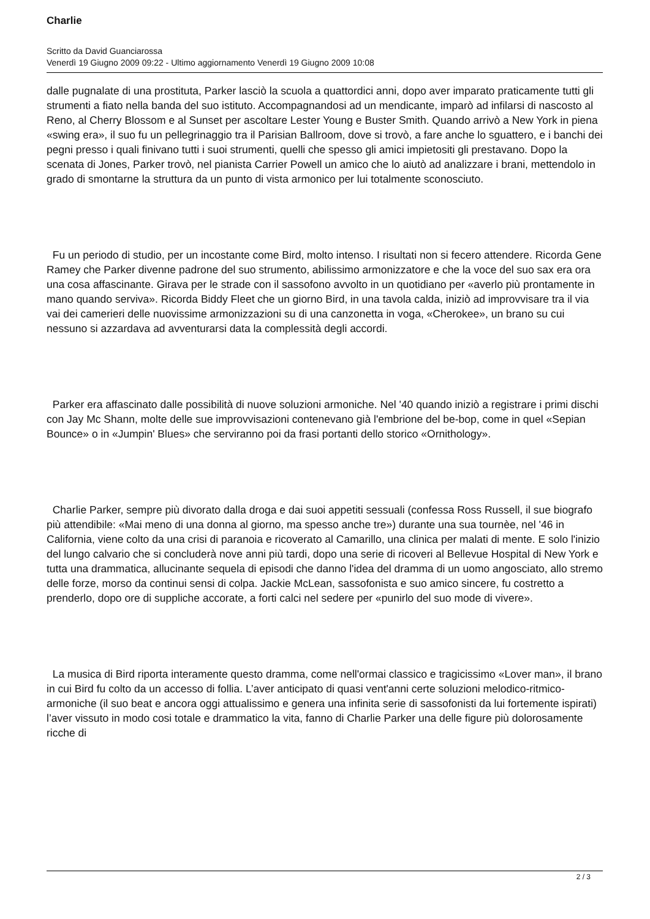Charlie
Scritto da David Guanciarossa
Venerdì 19 Giugno 2009 09:22 - Ultimo aggiornamento Venerdì 19 Giugno 2009 10:08
dalle pugnalate di una prostituta, Parker lasciò la scuola a quattordici anni, dopo aver imparato praticamente tutti gli strumenti a fiato nella banda del suo istituto. Accompagnandosi ad un mendicante, imparò ad infilarsi di nascosto al Reno, al Cherry Blossom e al Sunset per ascoltare Lester Young e Buster Smith. Quando arrivò a New York in piena «swing era», il suo fu un pellegrinaggio tra il Parisian Ballroom, dove si trovò, a fare anche lo sguattero, e i banchi dei pegni presso i quali finivano tutti i suoi strumenti, quelli che spesso gli amici impietositi gli prestavano. Dopo la scenata di Jones, Parker trovò, nel pianista Carrier Powell un amico che lo aiutò ad analizzare i brani, mettendolo in grado di smontarne la struttura da un punto di vista armonico per lui totalmente sconosciuto.
Fu un periodo di studio, per un incostante come Bird, molto intenso. I risultati non si fecero attendere. Ricorda Gene Ramey che Parker divenne padrone del suo strumento, abilissimo armonizzatore e che la voce del suo sax era ora una cosa affascinante. Girava per le strade con il sassofono avvolto in un quotidiano per «averlo più prontamente in mano quando serviva». Ricorda Biddy Fleet che un giorno Bird, in una tavola calda, iniziò ad improvvisare tra il via vai dei camerieri delle nuovissime armonizzazioni su di una canzonetta in voga, «Cherokee», un brano su cui nessuno si azzardava ad avventurarsi data la complessità degli accordi.
Parker era affascinato dalle possibilità di nuove soluzioni armoniche. Nel '40 quando iniziò a registrare i primi dischi con Jay Mc Shann, molte delle sue improvvisazioni contenevano già l'embrione del be-bop, come in quel «Sepian Bounce» o in «Jumpin' Blues» che serviranno poi da frasi portanti dello storico «Ornithology».
Charlie Parker, sempre più divorato dalla droga e dai suoi appetiti sessuali (confessa Ross Russell, il sue biografo più attendibile: «Mai meno di una donna al giorno, ma spesso anche tre») durante una sua tournèe, nel '46 in California, viene colto da una crisi di paranoia e ricoverato al Camarillo, una clinica per malati di mente. E solo l'inizio del lungo calvario che si concluderà nove anni più tardi, dopo una serie di ricoveri al Bellevue Hospital di New York e tutta una drammatica, allucinante sequela di episodi che danno l'idea del dramma di un uomo angosciato, allo stremo delle forze, morso da continui sensi di colpa. Jackie McLean, sassofonista e suo amico sincere, fu costretto a prenderlo, dopo ore di suppliche accorate, a forti calci nel sedere per «punirlo del suo mode di vivere».
La musica di Bird riporta interamente questo dramma, come nell'ormai classico e tragicissimo «Lover man», il brano in cui Bird fu colto da un accesso di follia. L’aver anticipato di quasi vent'anni certe soluzioni melodico-ritmico-armoniche (il suo beat e ancora oggi attualissimo e genera una infinita serie di sassofonisti da lui fortemente ispirati) l’aver vissuto in modo cosi totale e drammatico la vita, fanno di Charlie Parker una delle figure più dolorosamente ricche di
2 / 3